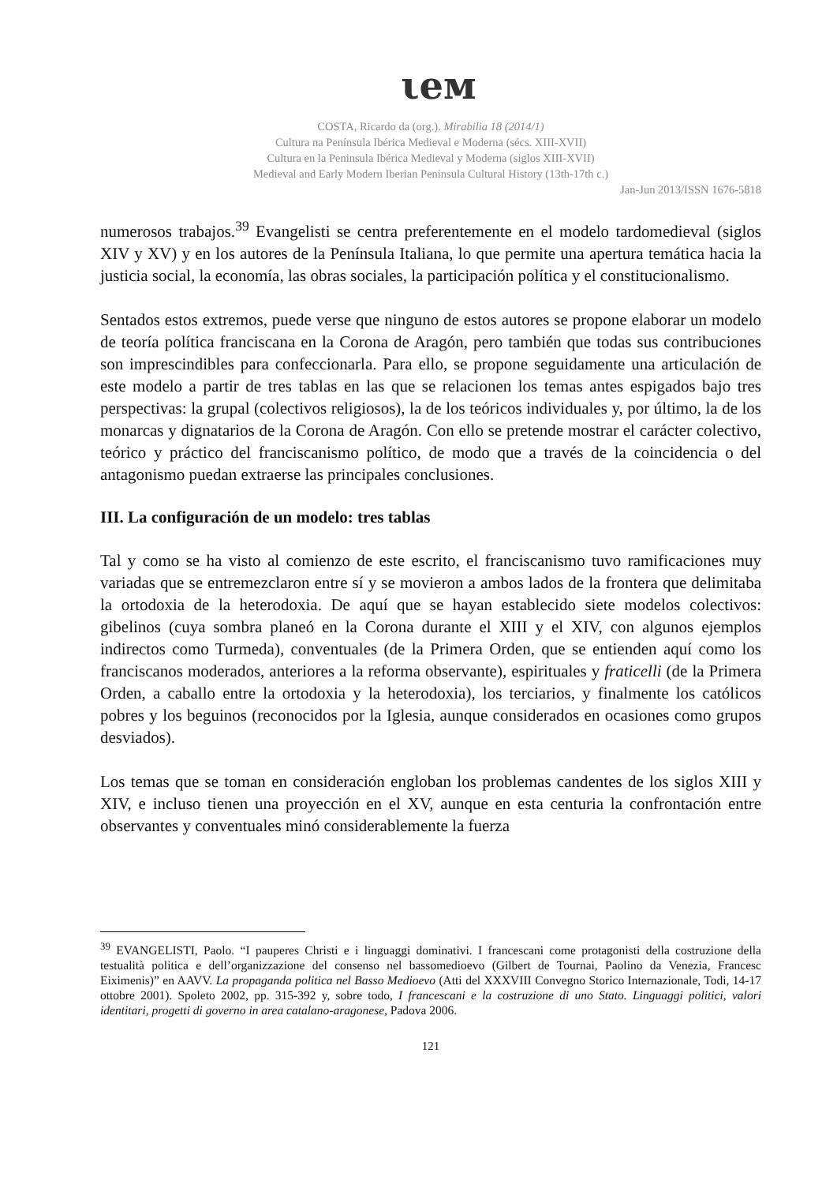ιeᴍ
COSTA, Ricardo da (org.). Mirabilia 18 (2014/1)
Cultura na Península Ibérica Medieval e Moderna (sécs. XIII-XVII)
Cultura en la Peninsula Ibérica Medieval y Moderna (siglos XIII-XVII)
Medieval and Early Modern Iberian Peninsula Cultural History (13th-17th c.)
Jan-Jun 2013/ISSN 1676-5818
numerosos trabajos.<sup>39</sup> Evangelisti se centra preferentemente en el modelo tardomedieval (siglos XIV y XV) y en los autores de la Península Italiana, lo que permite una apertura temática hacia la justicia social, la economía, las obras sociales, la participación política y el constitucionalismo.
Sentados estos extremos, puede verse que ninguno de estos autores se propone elaborar un modelo de teoría política franciscana en la Corona de Aragón, pero también que todas sus contribuciones son imprescindibles para confeccionarla. Para ello, se propone seguidamente una articulación de este modelo a partir de tres tablas en las que se relacionen los temas antes espigados bajo tres perspectivas: la grupal (colectivos religiosos), la de los teóricos individuales y, por último, la de los monarcas y dignatarios de la Corona de Aragón. Con ello se pretende mostrar el carácter colectivo, teórico y práctico del franciscanismo político, de modo que a través de la coincidencia o del antagonismo puedan extraerse las principales conclusiones.
III. La configuración de un modelo: tres tablas
Tal y como se ha visto al comienzo de este escrito, el franciscanismo tuvo ramificaciones muy variadas que se entremezclaron entre sí y se movieron a ambos lados de la frontera que delimitaba la ortodoxia de la heterodoxia. De aquí que se hayan establecido siete modelos colectivos: gibelinos (cuya sombra planeó en la Corona durante el XIII y el XIV, con algunos ejemplos indirectos como Turmeda), conventuales (de la Primera Orden, que se entienden aquí como los franciscanos moderados, anteriores a la reforma observante), espirituales y fraticelli (de la Primera Orden, a caballo entre la ortodoxia y la heterodoxia), los terciarios, y finalmente los católicos pobres y los beguinos (reconocidos por la Iglesia, aunque considerados en ocasiones como grupos desviados).
Los temas que se toman en consideración engloban los problemas candentes de los siglos XIII y XIV, e incluso tienen una proyección en el XV, aunque en esta centuria la confrontación entre observantes y conventuales minó considerablemente la fuerza
<sup>39</sup> EVANGELISTI, Paolo. “I pauperes Christi e i linguaggi dominativi. I francescani come protagonisti della costruzione della testualità politica e dell’organizzazione del consenso nel bassomedioevo (Gilbert de Tournai, Paolino da Venezia, Francesc Eiximenis)” en AAVV. La propaganda politica nel Basso Medioevo (Atti del XXXVIII Convegno Storico Internazionale, Todi, 14-17 ottobre 2001). Spoleto 2002, pp. 315-392 y, sobre todo, I francescani e la costruzione di uno Stato. Linguaggi politici, valori identitari, progetti di governo in area catalano-aragonese, Padova 2006.
121